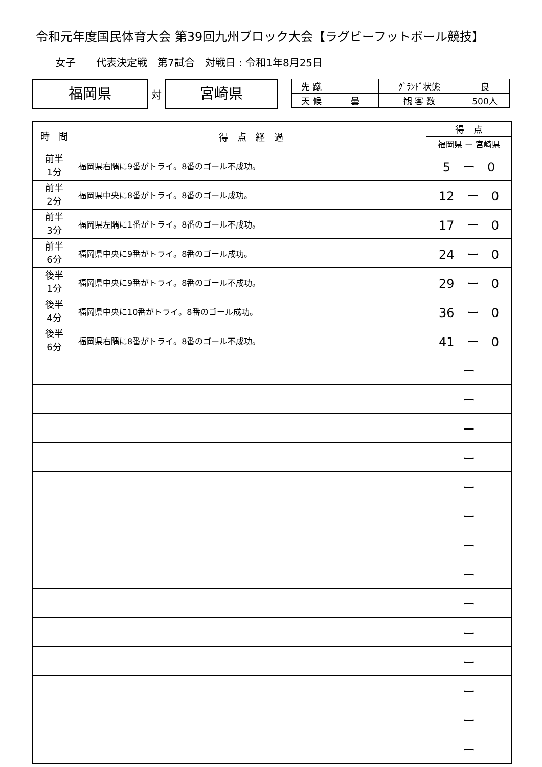令和元年度国民体育大会 第39回九州ブロック大会【ラグビーフットボール競技】
女子　　代表決定戦　第7試合　対戦日 : 令和1年8月25日
福岡県
対
宮崎県
| 先 蹴 | | ｸﾞﾗﾝﾄﾞ状態 | 良 |
| 天 候 | 曇 | 観 客 数 | 500人 |
| 時 間 | 得 点 経 過 | 得 点 |
| --- | --- | --- |
| | | 福岡県 ー 宮崎県 |
| 前半 1分 | 福岡県右隅に9番がトライ。8番のゴール不成功。 | 5 ー 0 |
| 前半 2分 | 福岡県中央に8番がトライ。8番のゴール成功。 | 12 ー 0 |
| 前半 3分 | 福岡県左隅に1番がトライ。8番のゴール不成功。 | 17 ー 0 |
| 前半 6分 | 福岡県中央に9番がトライ。8番のゴール成功。 | 24 ー 0 |
| 後半 1分 | 福岡県中央に9番がトライ。8番のゴール不成功。 | 29 ー 0 |
| 後半 4分 | 福岡県中央に10番がトライ。8番のゴール成功。 | 36 ー 0 |
| 後半 6分 | 福岡県右隅に8番がトライ。8番のゴール不成功。 | 41 ー 0 |
| | | ー |
| | | ー |
| | | ー |
| | | ー |
| | | ー |
| | | ー |
| | | ー |
| | | ー |
| | | ー |
| | | ー |
| | | ー |
| | | ー |
| | | ー |
| | | ー |